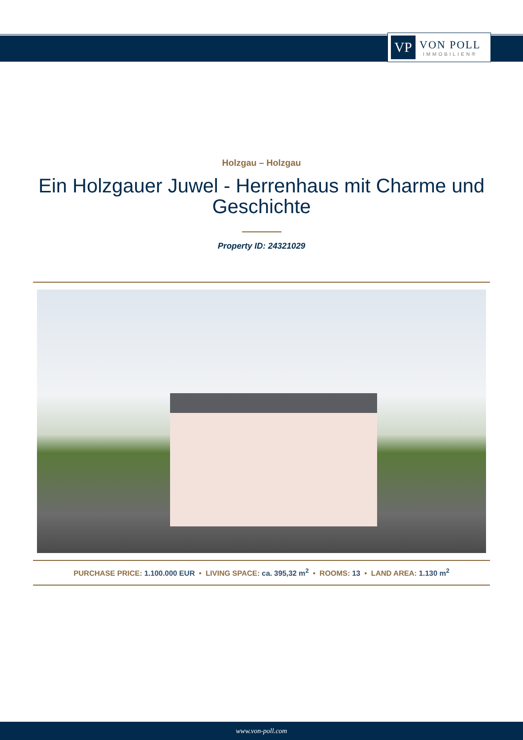VP
VON POLL
IMMOBILIEN®
Holzgau – Holzgau
Ein Holzgauer Juwel - Herrenhaus mit Charme und Geschichte
Property ID: 24321029
PURCHASE PRICE: 1.100.000 EUR • LIVING SPACE: ca. 395,32 m<sup>2</sup> • ROOMS: 13 • LAND AREA: 1.130 m<sup>2</sup>
www.von-poll.com